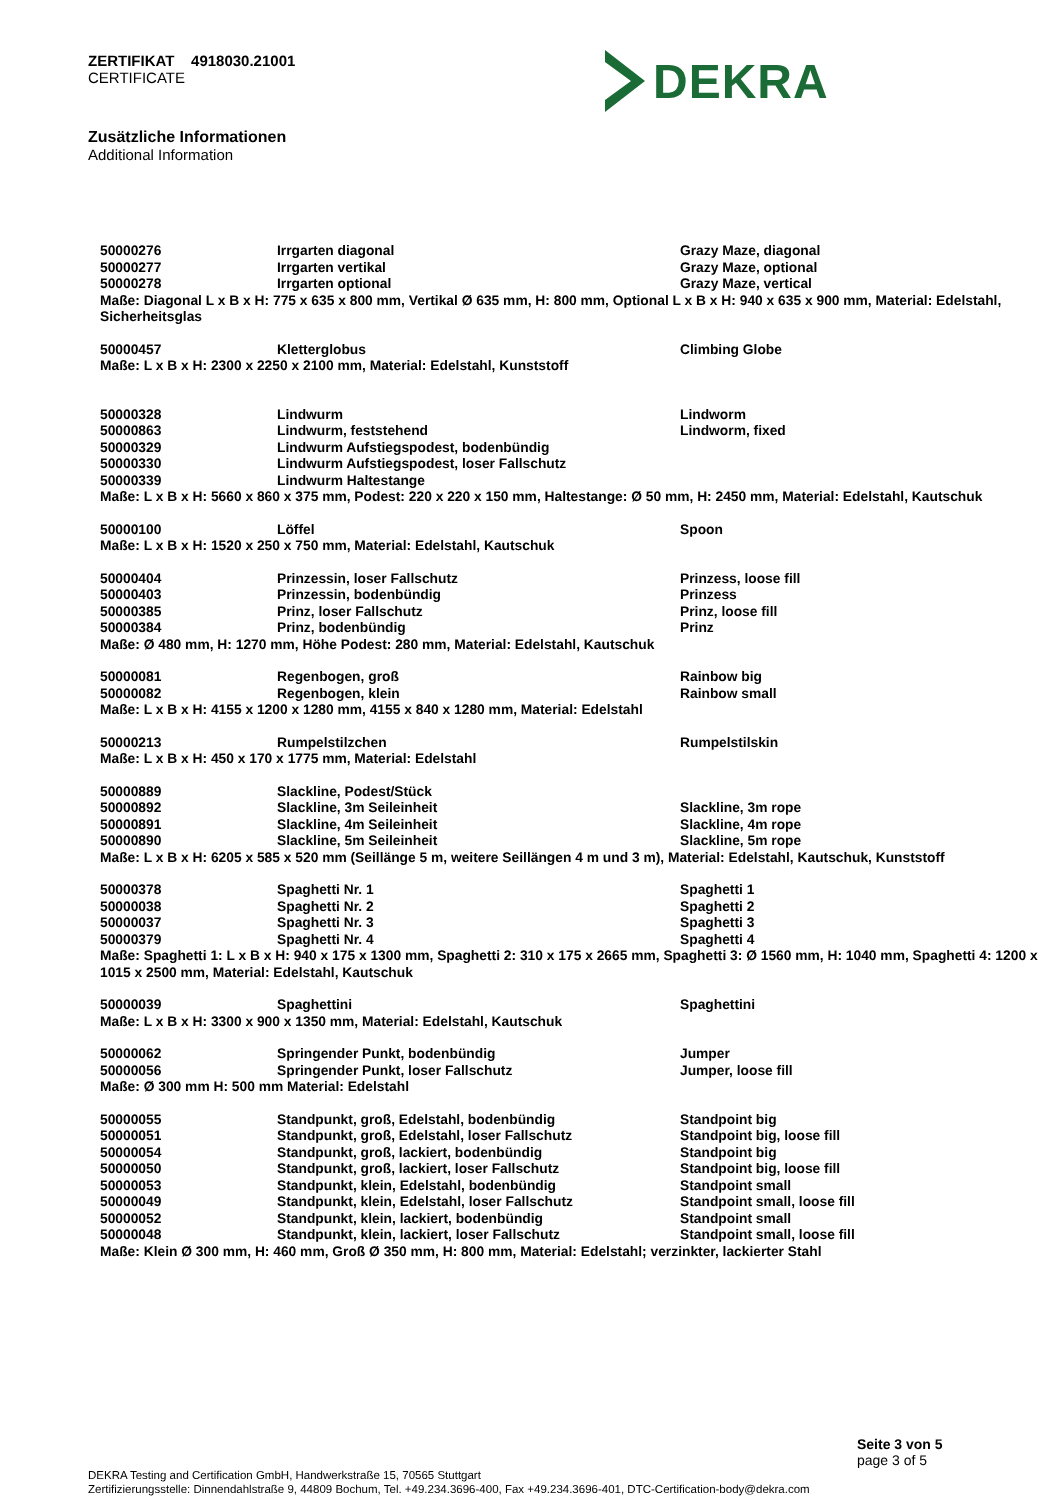ZERTIFIKAT 4918030.21001
CERTIFICATE
DEKRA
Zusätzliche Informationen
Additional Information
| 50000276 | Irrgarten diagonal | Grazy Maze, diagonal |
| 50000277 | Irrgarten vertikal | Grazy Maze, optional |
| 50000278 | Irrgarten optional | Grazy Maze, vertical |
Maße: Diagonal L x B x H: 775 x 635 x 800 mm, Vertikal Ø 635 mm, H: 800 mm, Optional L x B x H: 940 x 635 x 900 mm, Material: Edelstahl, Sicherheitsglas
| 50000457 | Kletterglobus | Climbing Globe |
Maße: L x B x H: 2300 x 2250 x 2100 mm, Material: Edelstahl, Kunststoff
| 50000328 | Lindwurm | Lindworm |
| 50000863 | Lindwurm, feststehend | Lindworm, fixed |
| 50000329 | Lindwurm Aufstiegspodest, bodenbündig | |
| 50000330 | Lindwurm Aufstiegspodest, loser Fallschutz | |
| 50000339 | Lindwurm Haltestange | |
Maße: L x B x H: 5660 x 860 x 375 mm, Podest: 220 x 220 x 150 mm, Haltestange: Ø 50 mm, H: 2450 mm, Material: Edelstahl, Kautschuk
| 50000100 | Löffel | Spoon |
Maße: L x B x H: 1520 x 250 x 750 mm, Material: Edelstahl, Kautschuk
| 50000404 | Prinzessin, loser Fallschutz | Prinzess, loose fill |
| 50000403 | Prinzessin, bodenbündig | Prinzess |
| 50000385 | Prinz, loser Fallschutz | Prinz, loose fill |
| 50000384 | Prinz, bodenbündig | Prinz |
Maße: Ø 480 mm, H: 1270 mm, Höhe Podest: 280 mm, Material: Edelstahl, Kautschuk
| 50000081 | Regenbogen, groß | Rainbow big |
| 50000082 | Regenbogen, klein | Rainbow small |
Maße: L x B x H: 4155 x 1200 x 1280 mm, 4155 x 840 x 1280 mm, Material: Edelstahl
| 50000213 | Rumpelstilzchen | Rumpelstilskin |
Maße: L x B x H: 450 x 170 x 1775 mm, Material: Edelstahl
| 50000889 | Slackline, Podest/Stück | |
| 50000892 | Slackline, 3m Seileinheit | Slackline, 3m rope |
| 50000891 | Slackline, 4m Seileinheit | Slackline, 4m rope |
| 50000890 | Slackline, 5m Seileinheit | Slackline, 5m rope |
Maße: L x B x H: 6205 x 585 x 520 mm (Seillänge 5 m, weitere Seillängen 4 m und 3 m), Material: Edelstahl, Kautschuk, Kunststoff
| 50000378 | Spaghetti Nr. 1 | Spaghetti 1 |
| 50000038 | Spaghetti Nr. 2 | Spaghetti 2 |
| 50000037 | Spaghetti Nr. 3 | Spaghetti 3 |
| 50000379 | Spaghetti Nr. 4 | Spaghetti 4 |
Maße: Spaghetti 1: L x B x H: 940 x 175 x 1300 mm, Spaghetti 2: 310 x 175 x 2665 mm, Spaghetti 3: Ø 1560 mm, H: 1040 mm, Spaghetti 4: 1200 x 1015 x 2500 mm, Material: Edelstahl, Kautschuk
| 50000039 | Spaghettini | Spaghettini |
Maße: L x B x H: 3300 x 900 x 1350 mm, Material: Edelstahl, Kautschuk
| 50000062 | Springender Punkt, bodenbündig | Jumper |
| 50000056 | Springender Punkt, loser Fallschutz | Jumper, loose fill |
Maße: Ø 300 mm H: 500 mm Material: Edelstahl
| 50000055 | Standpunkt, groß, Edelstahl, bodenbündig | Standpoint big |
| 50000051 | Standpunkt, groß, Edelstahl, loser Fallschutz | Standpoint big, loose fill |
| 50000054 | Standpunkt, groß, lackiert, bodenbündig | Standpoint big |
| 50000050 | Standpunkt, groß, lackiert, loser Fallschutz | Standpoint big, loose fill |
| 50000053 | Standpunkt, klein, Edelstahl, bodenbündig | Standpoint small |
| 50000049 | Standpunkt, klein, Edelstahl, loser Fallschutz | Standpoint small, loose fill |
| 50000052 | Standpunkt, klein, lackiert, bodenbündig | Standpoint small |
| 50000048 | Standpunkt, klein, lackiert, loser Fallschutz | Standpoint small, loose fill |
Maße: Klein Ø 300 mm, H: 460 mm, Groß Ø 350 mm, H: 800 mm, Material: Edelstahl; verzinkter, lackierter Stahl
Seite 3 von 5
page 3 of 5
DEKRA Testing and Certification GmbH, Handwerkstraße 15, 70565 Stuttgart
Zertifizierungsstelle: Dinnendahlstraße 9, 44809 Bochum, Tel. +49.234.3696-400, Fax +49.234.3696-401, DTC-Certification-body@dekra.com